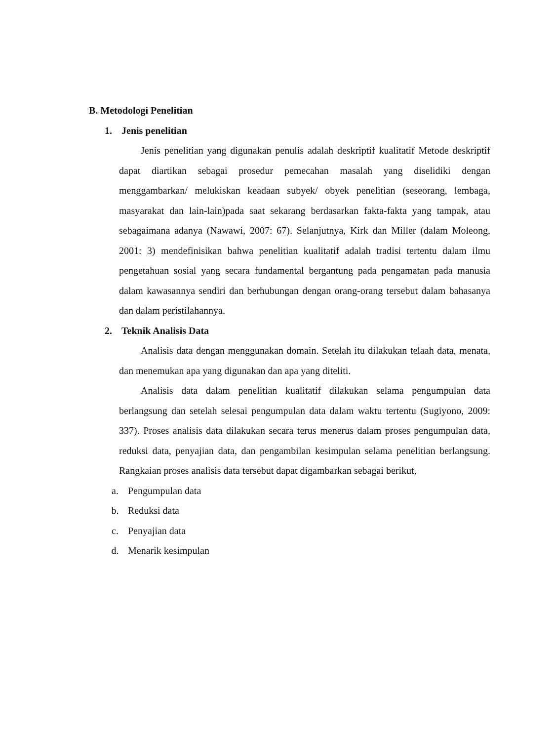B. Metodologi Penelitian
1. Jenis penelitian
Jenis penelitian yang digunakan penulis adalah deskriptif kualitatif Metode deskriptif dapat diartikan sebagai prosedur pemecahan masalah yang diselidiki dengan menggambarkan/ melukiskan keadaan subyek/ obyek penelitian (seseorang, lembaga, masyarakat dan lain-lain)pada saat sekarang berdasarkan fakta-fakta yang tampak, atau sebagaimana adanya (Nawawi, 2007: 67). Selanjutnya, Kirk dan Miller (dalam Moleong, 2001: 3) mendefinisikan bahwa penelitian kualitatif adalah tradisi tertentu dalam ilmu pengetahuan sosial yang secara fundamental bergantung pada pengamatan pada manusia dalam kawasannya sendiri dan berhubungan dengan orang-orang tersebut dalam bahasanya dan dalam peristilahannya.
2. Teknik Analisis Data
Analisis data dengan menggunakan domain. Setelah itu dilakukan telaah data, menata, dan menemukan apa yang digunakan dan apa yang diteliti.
Analisis data dalam penelitian kualitatif dilakukan selama pengumpulan data berlangsung dan setelah selesai pengumpulan data dalam waktu tertentu (Sugiyono, 2009: 337). Proses analisis data dilakukan secara terus menerus dalam proses pengumpulan data, reduksi data, penyajian data, dan pengambilan kesimpulan selama penelitian berlangsung. Rangkaian proses analisis data tersebut dapat digambarkan sebagai berikut,
a. Pengumpulan data
b. Reduksi data
c. Penyajian data
d. Menarik kesimpulan